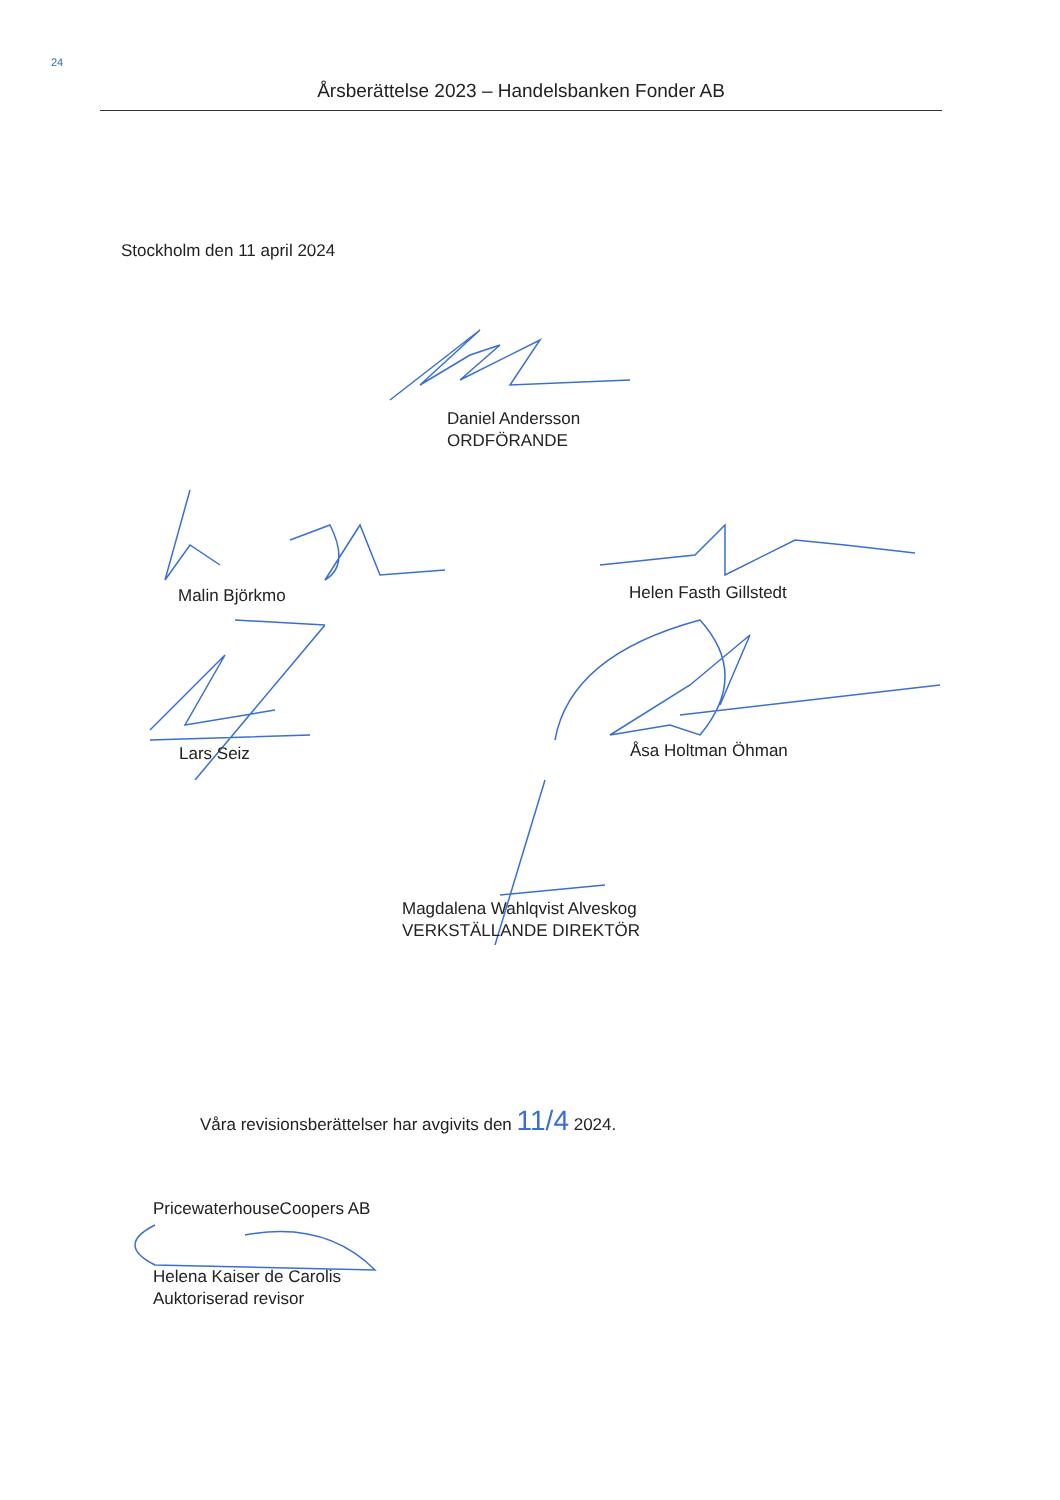24
Årsberättelse 2023 – Handelsbanken Fonder AB
Stockholm den 11 april 2024
Daniel Andersson
ORDFÖRANDE
Malin Björkmo Helen Fasth Gillstedt
Lars Seiz Åsa Holtman Öhman
Magdalena Wahlqvist Alveskog
VERKSTÄLLANDE DIREKTÖR
Våra revisionsberättelser har avgivits den 11/4 2024.
PricewaterhouseCoopers AB
Helena Kaiser de Carolis
Auktoriserad revisor